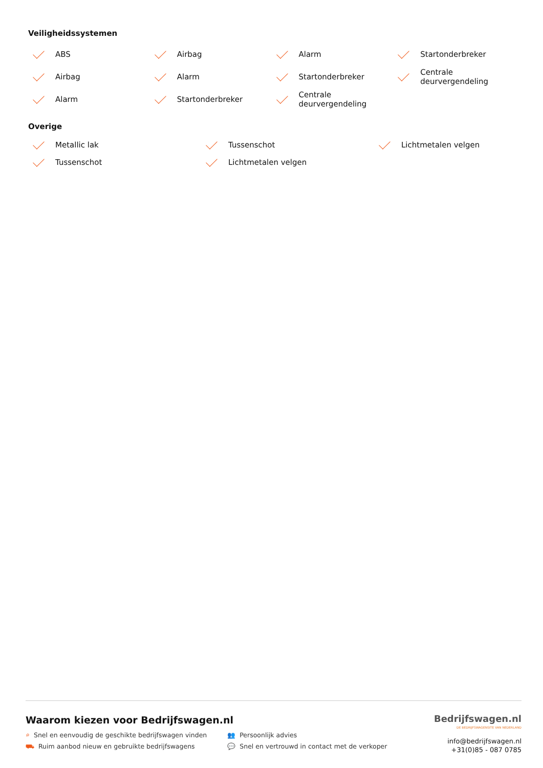Veiligheidssystemen
ABS
Airbag
Alarm
Startonderbreker
Airbag
Alarm
Startonderbreker
Centrale
deurvergendeling
Alarm
Startonderbreker
Centrale
deurvergendeling
Overige
Metallic lak
Tussenschot
Lichtmetalen velgen
Tussenschot
Lichtmetalen velgen
Waarom kiezen voor Bedrijfswagen.nl
⌕ Snel en eenvoudig de geschikte bedrijfswagen vinden
⛟ Ruim aanbod nieuw en gebruikte bedrijfswagens
👥 Persoonlijk advies
💬 Snel en vertrouwd in contact met de verkoper
Bedrijfswagen.nl
DE BEDRIJFSWAGENSITE VAN NEDERLAND
info@bedrijfswagen.nl
+31(0)85 - 087 0785